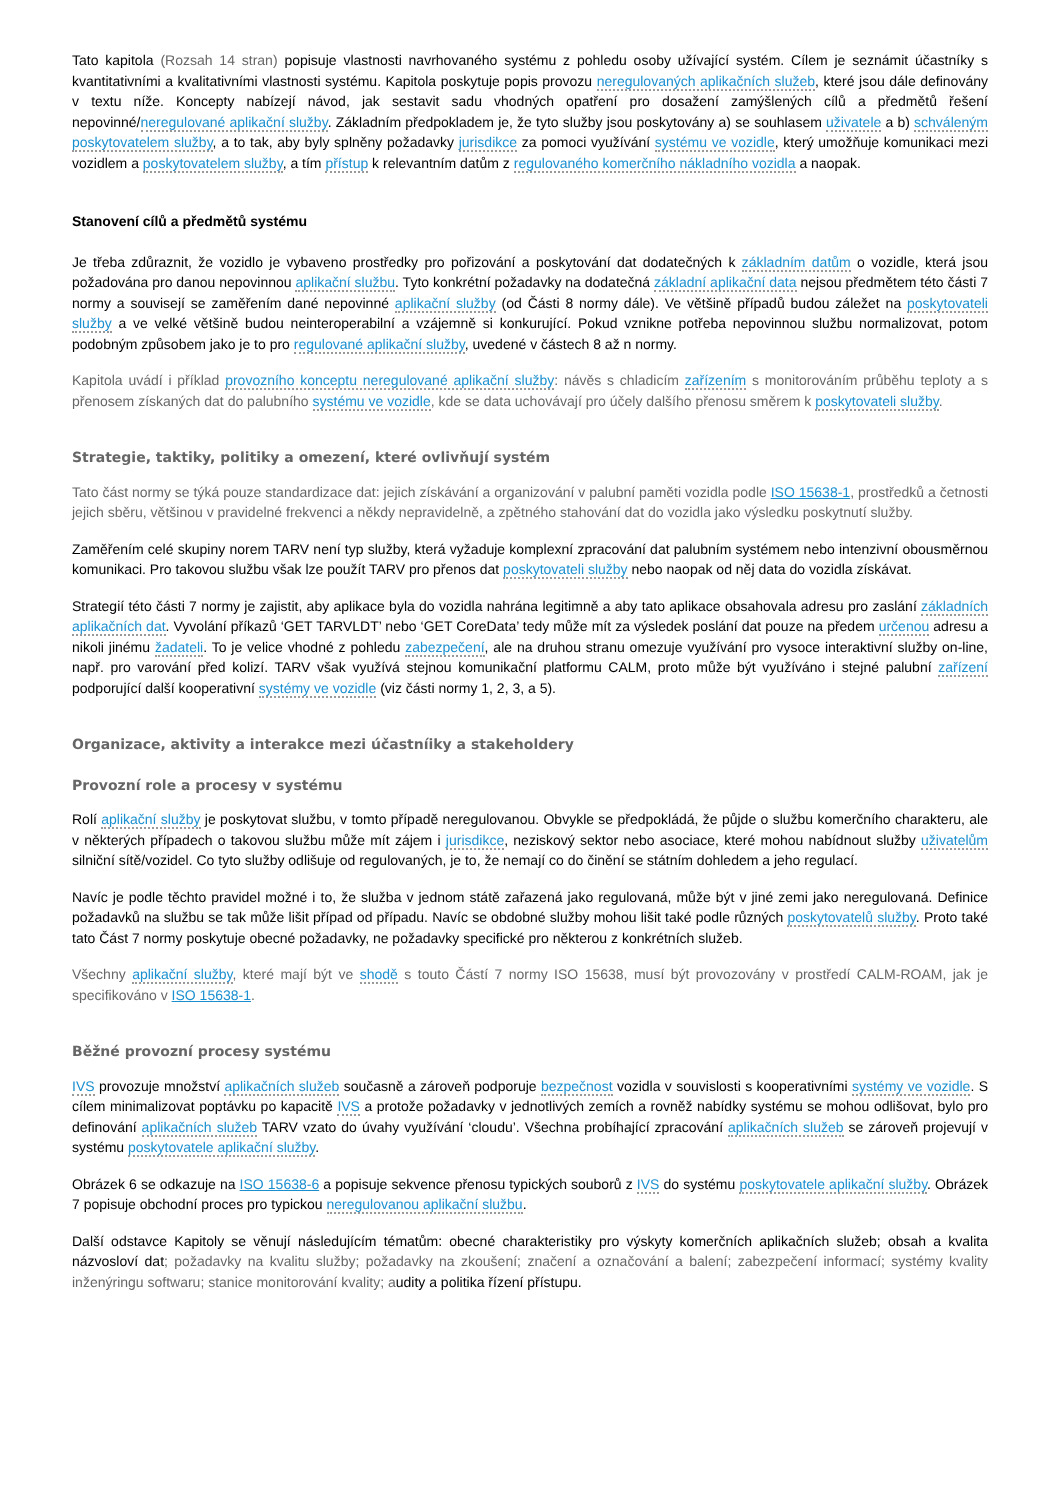Tato kapitola (Rozsah 14 stran) popisuje vlastnosti navrhovaného systému z pohledu osoby užívající systém. Cílem je seznámit účastníky s kvantitativními a kvalitativními vlastnosti systému. Kapitola poskytuje popis provozu neregulovaných aplikačních služeb, které jsou dále definovány v textu níže. Koncepty nabízejí návod, jak sestavit sadu vhodných opatření pro dosažení zamýšlených cílů a předmětů řešení nepovinné/neregulované aplikační služby. Základním předpokladem je, že tyto služby jsou poskytovány a) se souhlasem uživatele a b) schváleným poskytovatelem služby, a to tak, aby byly splněny požadavky jurisdikce za pomoci využívání systému ve vozidle, který umožňuje komunikaci mezi vozidlem a poskytovatelem služby, a tím přístup k relevantním datům z regulovaného komerčního nákladního vozidla a naopak.
Stanovení cílů a předmětů systému
Je třeba zdůraznit, že vozidlo je vybaveno prostředky pro pořizování a poskytování dat dodatečných k základním datům o vozidle, která jsou požadována pro danou nepovinnou aplikační službu. Tyto konkrétní požadavky na dodatečná základní aplikační data nejsou předmětem této části 7 normy a souvisejí se zaměřením dané nepovinné aplikační služby (od Části 8 normy dále). Ve většině případů budou záležet na poskytovateli služby a ve velké většině budou neinteroperabilní a vzájemně si konkurující. Pokud vznikne potřeba nepovinnou službu normalizovat, potom podobným způsobem jako je to pro regulované aplikační služby, uvedené v částech 8 až n normy.
Kapitola uvádí i příklad provozního konceptu neregulované aplikační služby: návěs s chladicím zařízením s monitorováním průběhu teploty a s přenosem získaných dat do palubního systému ve vozidle, kde se data uchovávají pro účely dalšího přenosu směrem k poskytovateli služby.
Strategie, taktiky, politiky a omezení, které ovlivňují systém
Tato část normy se týká pouze standardizace dat: jejich získávání a organizování v palubní paměti vozidla podle ISO 15638-1, prostředků a četnosti jejich sběru, většinou v pravidelné frekvenci a někdy nepravidelně, a zpětného stahování dat do vozidla jako výsledku poskytnutí služby.
Zaměřením celé skupiny norem TARV není typ služby, která vyžaduje komplexní zpracování dat palubním systémem nebo intenzivní obousměrnou komunikaci. Pro takovou službu však lze použít TARV pro přenos dat poskytovateli služby nebo naopak od něj data do vozidla získávat.
Strategií této části 7 normy je zajistit, aby aplikace byla do vozidla nahrána legitimně a aby tato aplikace obsahovala adresu pro zaslání základních aplikačních dat. Vyvolání příkazů ‘GET TARVLDT’ nebo ‘GET CoreData’ tedy může mít za výsledek poslání dat pouze na předem určenou adresu a nikoli jinému žadateli. To je velice vhodné z pohledu zabezpečení, ale na druhou stranu omezuje využívání pro vysoce interaktivní služby on-line, např. pro varování před kolizí. TARV však využívá stejnou komunikační platformu CALM, proto může být využíváno i stejné palubní zařízení podporující další kooperativní systémy ve vozidle (viz části normy 1, 2, 3, a 5).
Organizace, aktivity a interakce mezi účastníiky a stakeholdery
Provozní role a procesy v systému
Rolí aplikační služby je poskytovat službu, v tomto případě neregulovanou. Obvykle se předpokládá, že půjde o službu komerčního charakteru, ale v některých případech o takovou službu může mít zájem i jurisdikce, neziskový sektor nebo asociace, které mohou nabídnout služby uživatelům silniční sítě/vozidel. Co tyto služby odlišuje od regulovaných, je to, že nemají co do činění se státním dohledem a jeho regulací.
Navíc je podle těchto pravidel možné i to, že služba v jednom státě zařazená jako regulovaná, může být v jiné zemi jako neregulovaná. Definice požadavků na službu se tak může lišit případ od případu. Navíc se obdobné služby mohou lišit také podle různých poskytovatelů služby. Proto také tato Část 7 normy poskytuje obecné požadavky, ne požadavky specifické pro některou z konkrétních služeb.
Všechny aplikační služby, které mají být ve shodě s touto Částí 7 normy ISO 15638, musí být provozovány v prostředí CALM-ROAM, jak je specifikováno v ISO 15638-1.
Běžné provozní procesy systému
IVS provozuje množství aplikačních služeb současně a zároveň podporuje bezpečnost vozidla v souvislosti s kooperativními systémy ve vozidle. S cílem minimalizovat poptávku po kapacitě IVS a protože požadavky v jednotlivých zemích a rovněž nabídky systému se mohou odlišovat, bylo pro definování aplikačních služeb TARV vzato do úvahy využívání ‘cloudu’. Všechna probíhající zpracování aplikačních služeb se zároveň projevují v systému poskytovatele aplikační služby.
Obrázek 6 se odkazuje na ISO 15638-6 a popisuje sekvence přenosu typických souborů z IVS do systému poskytovatele aplikační služby. Obrázek 7 popisuje obchodní proces pro typickou neregulovanou aplikační službu.
Další odstavce Kapitoly se věnují následujícím tématům: obecné charakteristiky pro výskyty komerčních aplikačních služeb; obsah a kvalita názvosloví dat; požadavky na kvalitu služby; požadavky na zkoušení; značení a označování a balení; zabezpečení informací; systémy kvality inženýringu softwaru; stanice monitorování kvality; audity a politika řízení přístupu.